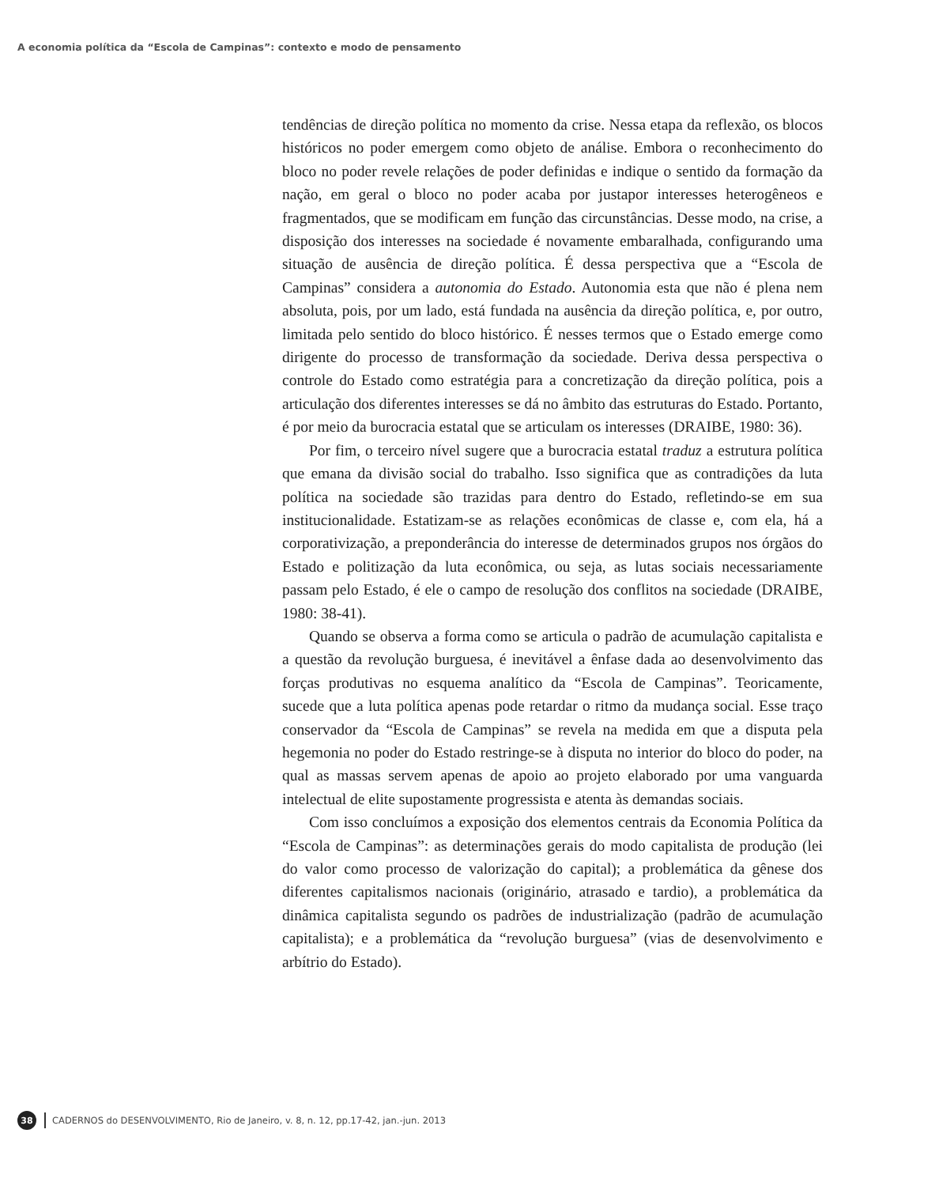A economia política da “Escola de Campinas”: contexto e modo de pensamento
tendências de direção política no momento da crise. Nessa etapa da reflexão, os blocos históricos no poder emergem como objeto de análise. Embora o reconhecimento do bloco no poder revele relações de poder definidas e indique o sentido da formação da nação, em geral o bloco no poder acaba por justapor interesses heterogêneos e fragmentados, que se modificam em função das circunstâncias. Desse modo, na crise, a disposição dos interesses na sociedade é novamente embaralhada, configurando uma situação de ausência de direção política. É dessa perspectiva que a “Escola de Campinas” considera a autonomia do Estado. Autonomia esta que não é plena nem absoluta, pois, por um lado, está fundada na ausência da direção política, e, por outro, limitada pelo sentido do bloco histórico. É nesses termos que o Estado emerge como dirigente do processo de transformação da sociedade. Deriva dessa perspectiva o controle do Estado como estratégia para a concretização da direção política, pois a articulação dos diferentes interesses se dá no âmbito das estruturas do Estado. Portanto, é por meio da burocracia estatal que se articulam os interesses (DRAIBE, 1980: 36).
Por fim, o terceiro nível sugere que a burocracia estatal traduz a estrutura política que emana da divisão social do trabalho. Isso significa que as contradições da luta política na sociedade são trazidas para dentro do Estado, refletindo-se em sua institucionalidade. Estatizam-se as relações econômicas de classe e, com ela, há a corporativização, a preponderância do interesse de determinados grupos nos órgãos do Estado e politização da luta econômica, ou seja, as lutas sociais necessariamente passam pelo Estado, é ele o campo de resolução dos conflitos na sociedade (DRAIBE, 1980: 38-41).
Quando se observa a forma como se articula o padrão de acumulação capitalista e a questão da revolução burguesa, é inevitável a ênfase dada ao desenvolvimento das forças produtivas no esquema analítico da “Escola de Campinas”. Teoricamente, sucede que a luta política apenas pode retardar o ritmo da mudança social. Esse traço conservador da “Escola de Campinas” se revela na medida em que a disputa pela hegemonia no poder do Estado restringe-se à disputa no interior do bloco do poder, na qual as massas servem apenas de apoio ao projeto elaborado por uma vanguarda intelectual de elite supostamente progressista e atenta às demandas sociais.
Com isso concluímos a exposição dos elementos centrais da Economia Política da “Escola de Campinas”: as determinações gerais do modo capitalista de produção (lei do valor como processo de valorização do capital); a problemática da gênese dos diferentes capitalismos nacionais (originário, atrasado e tardio), a problemática da dinâmica capitalista segundo os padrões de industrialização (padrão de acumulação capitalista); e a problemática da “revolução burguesa” (vias de desenvolvimento e arbítrio do Estado).
38 CADERNOS do DESENVOLVIMENTO, Rio de Janeiro, v. 8, n. 12, pp.17-42, jan.-jun. 2013